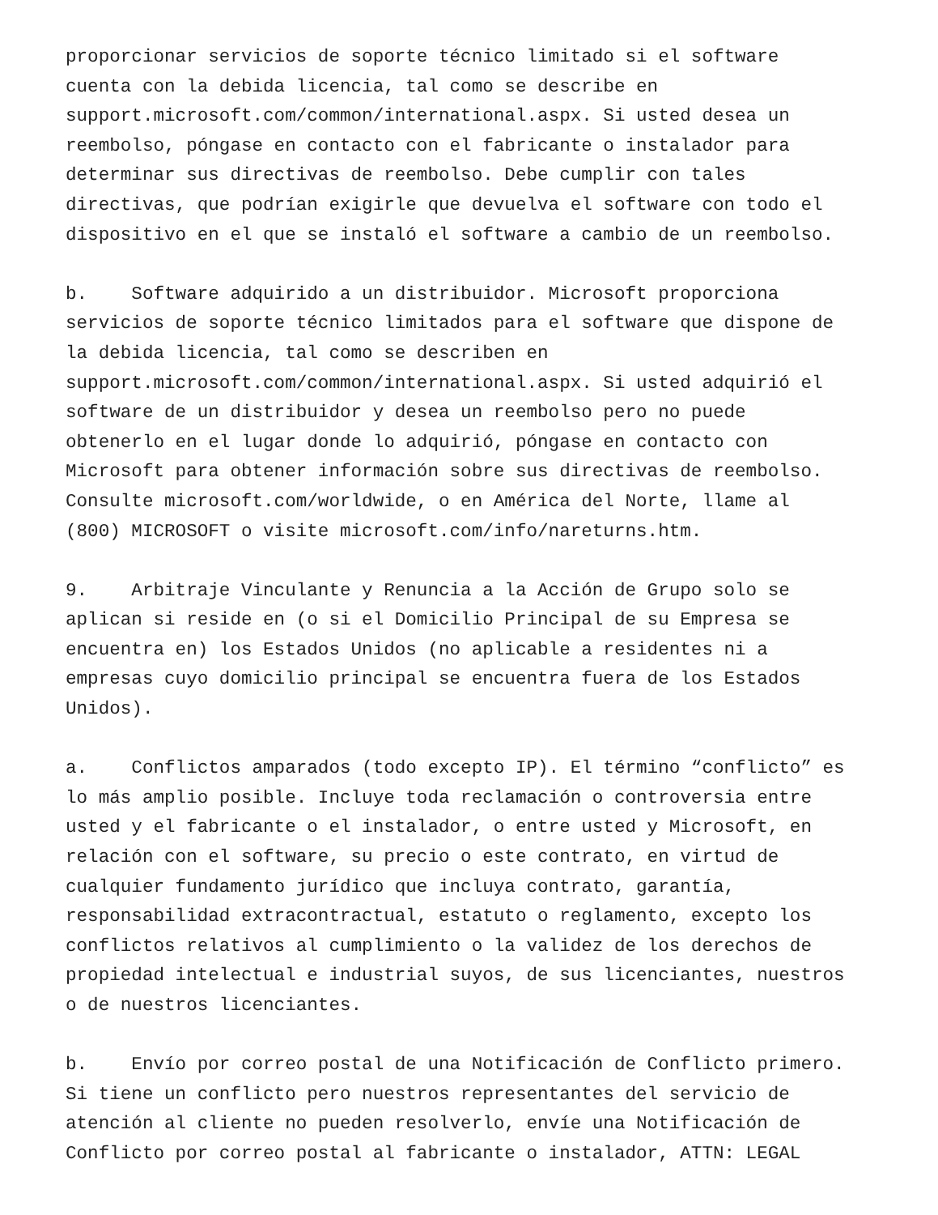proporcionar servicios de soporte técnico limitado si el software cuenta con la debida licencia, tal como se describe en support.microsoft.com/common/international.aspx. Si usted desea un reembolso, póngase en contacto con el fabricante o instalador para determinar sus directivas de reembolso. Debe cumplir con tales directivas, que podrían exigirle que devuelva el software con todo el dispositivo en el que se instaló el software a cambio de un reembolso.
b. Software adquirido a un distribuidor. Microsoft proporciona servicios de soporte técnico limitados para el software que dispone de la debida licencia, tal como se describen en support.microsoft.com/common/international.aspx. Si usted adquirió el software de un distribuidor y desea un reembolso pero no puede obtenerlo en el lugar donde lo adquirió, póngase en contacto con Microsoft para obtener información sobre sus directivas de reembolso. Consulte microsoft.com/worldwide, o en América del Norte, llame al (800) MICROSOFT o visite microsoft.com/info/nareturns.htm.
9. Arbitraje Vinculante y Renuncia a la Acción de Grupo solo se aplican si reside en (o si el Domicilio Principal de su Empresa se encuentra en) los Estados Unidos (no aplicable a residentes ni a empresas cuyo domicilio principal se encuentra fuera de los Estados Unidos).
a. Conflictos amparados (todo excepto IP). El término “conflicto” es lo más amplio posible. Incluye toda reclamación o controversia entre usted y el fabricante o el instalador, o entre usted y Microsoft, en relación con el software, su precio o este contrato, en virtud de cualquier fundamento jurídico que incluya contrato, garantía, responsabilidad extracontractual, estatuto o reglamento, excepto los conflictos relativos al cumplimiento o la validez de los derechos de propiedad intelectual e industrial suyos, de sus licenciantes, nuestros o de nuestros licenciantes.
b. Envío por correo postal de una Notificación de Conflicto primero. Si tiene un conflicto pero nuestros representantes del servicio de atención al cliente no pueden resolverlo, envíe una Notificación de Conflicto por correo postal al fabricante o instalador, ATTN: LEGAL